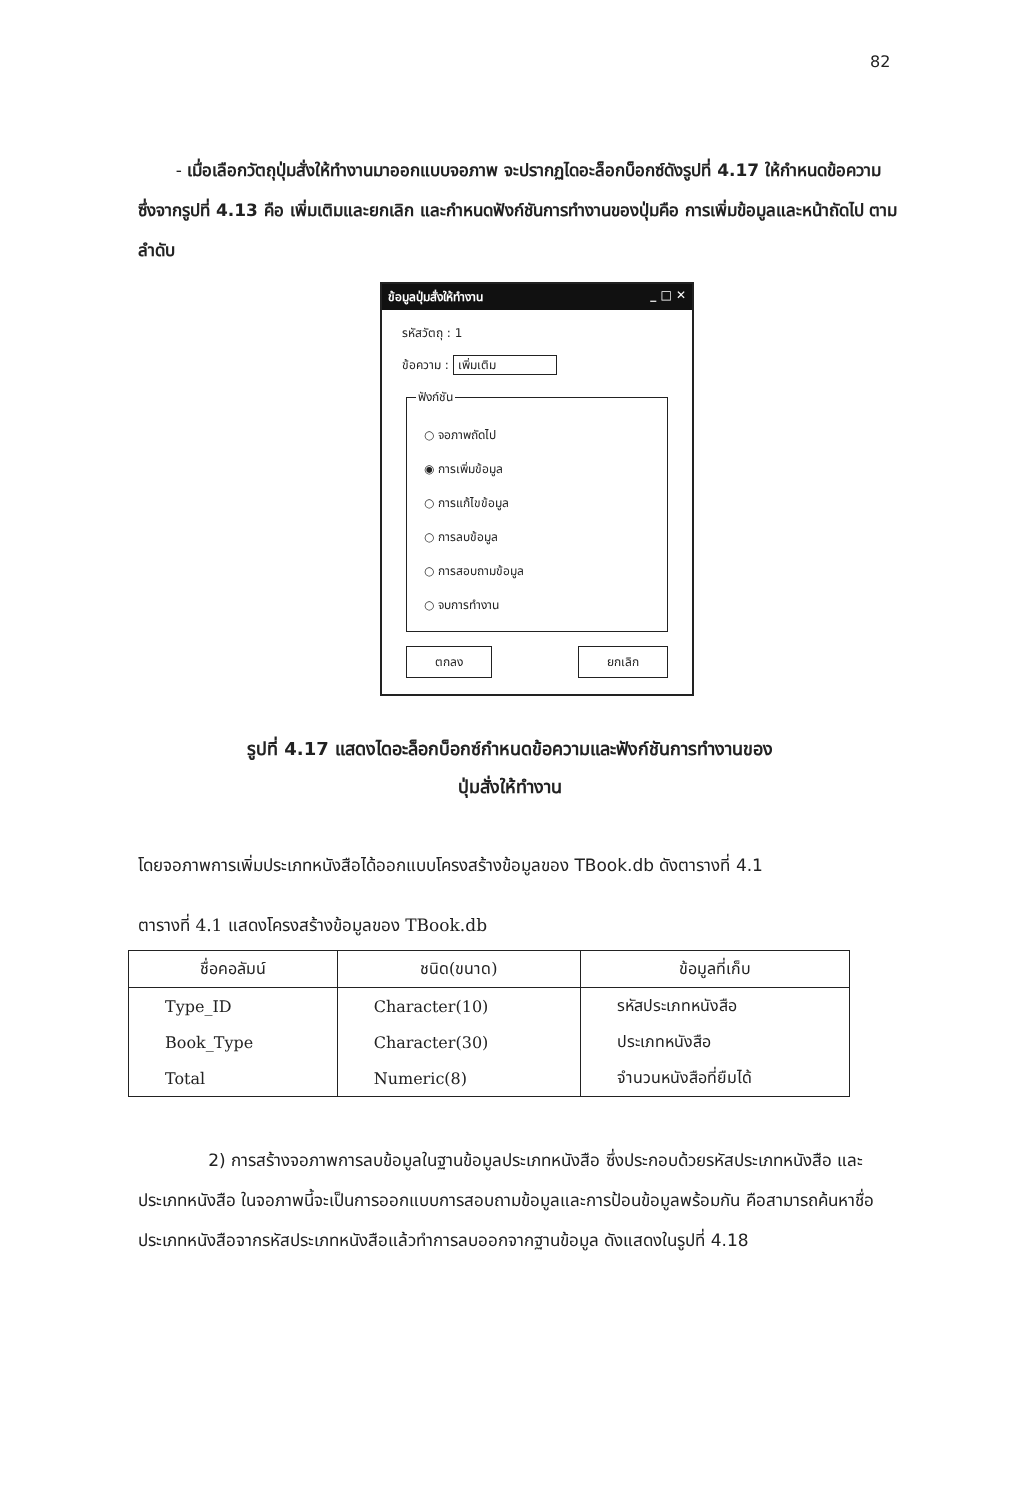82
- เมื่อเลือกวัตถุปุ่มสั่งให้ทำงานมาออกแบบจอภาพ จะปรากฏไดอะล็อกบ็อกซ์ดังรูปที่ 4.17 ให้กำหนดข้อความซึ่งจากรูปที่ 4.13 คือ เพิ่มเติมและยกเลิก และกำหนดฟังก์ชันการทำงานของปุ่มคือ การเพิ่มข้อมูลและหน้าถัดไป ตามลำดับ
ข้อมูลปุ่มสั่งให้ทำงาน _ □ ✕
รหัสวัตถุ : 1
ข้อความ : เพิ่มเติม
ฟังก์ชัน
○ จอภาพถัดไป
◉ การเพิ่มข้อมูล
○ การแก้ไขข้อมูล
○ การลบข้อมูล
○ การสอบถามข้อมูล
○ จบการทำงาน
ตกลง ยกเลิก
รูปที่ 4.17 แสดงไดอะล็อกบ็อกซ์กำหนดข้อความและฟังก์ชันการทำงานของ
ปุ่มสั่งให้ทำงาน
โดยจอภาพการเพิ่มประเภทหนังสือได้ออกแบบโครงสร้างข้อมูลของ TBook.db ดังตารางที่ 4.1
ตารางที่ 4.1 แสดงโครงสร้างข้อมูลของ TBook.db
| ชื่อคอลัมน์ | ชนิด(ขนาด) | ข้อมูลที่เก็บ |
| --- | --- | --- |
| Type_ID | Character(10) | รหัสประเภทหนังสือ |
| Book_Type | Character(30) | ประเภทหนังสือ |
| Total | Numeric(8) | จำนวนหนังสือที่ยืมได้ |
2) การสร้างจอภาพการลบข้อมูลในฐานข้อมูลประเภทหนังสือ ซึ่งประกอบด้วยรหัสประเภทหนังสือ และประเภทหนังสือ ในจอภาพนี้จะเป็นการออกแบบการสอบถามข้อมูลและการป้อนข้อมูลพร้อมกัน คือสามารถค้นหาชื่อประเภทหนังสือจากรหัสประเภทหนังสือแล้วทำการลบออกจากฐานข้อมูล ดังแสดงในรูปที่ 4.18